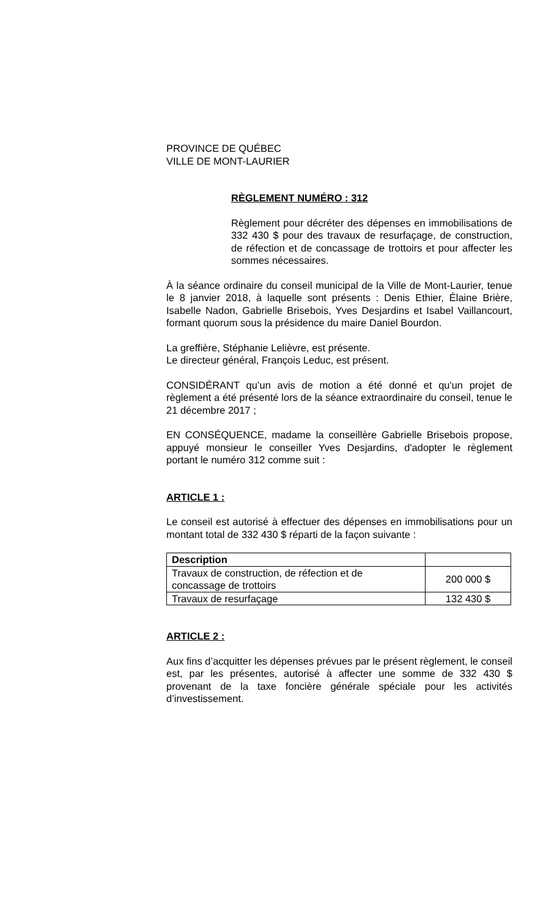PROVINCE DE QUÉBEC
VILLE DE MONT-LAURIER
RÈGLEMENT NUMÉRO : 312
Règlement pour décréter des dépenses en immobilisations de 332 430 $ pour des travaux de resurfaçage, de construction, de réfection et de concassage de trottoirs et pour affecter les sommes nécessaires.
À la séance ordinaire du conseil municipal de la Ville de Mont-Laurier, tenue le 8 janvier 2018, à laquelle sont présents : Denis Ethier, Élaine Brière, Isabelle Nadon, Gabrielle Brisebois, Yves Desjardins et Isabel Vaillancourt, formant quorum sous la présidence du maire Daniel Bourdon.
La greffière, Stéphanie Lelièvre, est présente.
Le directeur général, François Leduc, est présent.
CONSIDÉRANT qu’un avis de motion a été donné et qu'un projet de règlement a été présenté lors de la séance extraordinaire du conseil, tenue le 21 décembre 2017 ;
EN CONSÉQUENCE, madame la conseillère Gabrielle Brisebois propose, appuyé monsieur le conseiller Yves Desjardins, d'adopter le règlement portant le numéro 312 comme suit :
ARTICLE 1 :
Le conseil est autorisé à effectuer des dépenses en immobilisations pour un montant total de 332 430 $ réparti de la façon suivante :
| Description | |
| --- | --- |
| Travaux de construction, de réfection et de concassage de trottoirs | 200 000 $ |
| Travaux de resurfaçage | 132 430 $ |
ARTICLE 2 :
Aux fins d’acquitter les dépenses prévues par le présent règlement, le conseil est, par les présentes, autorisé à affecter une somme de 332 430 $ provenant de la taxe foncière générale spéciale pour les activités d’investissement.